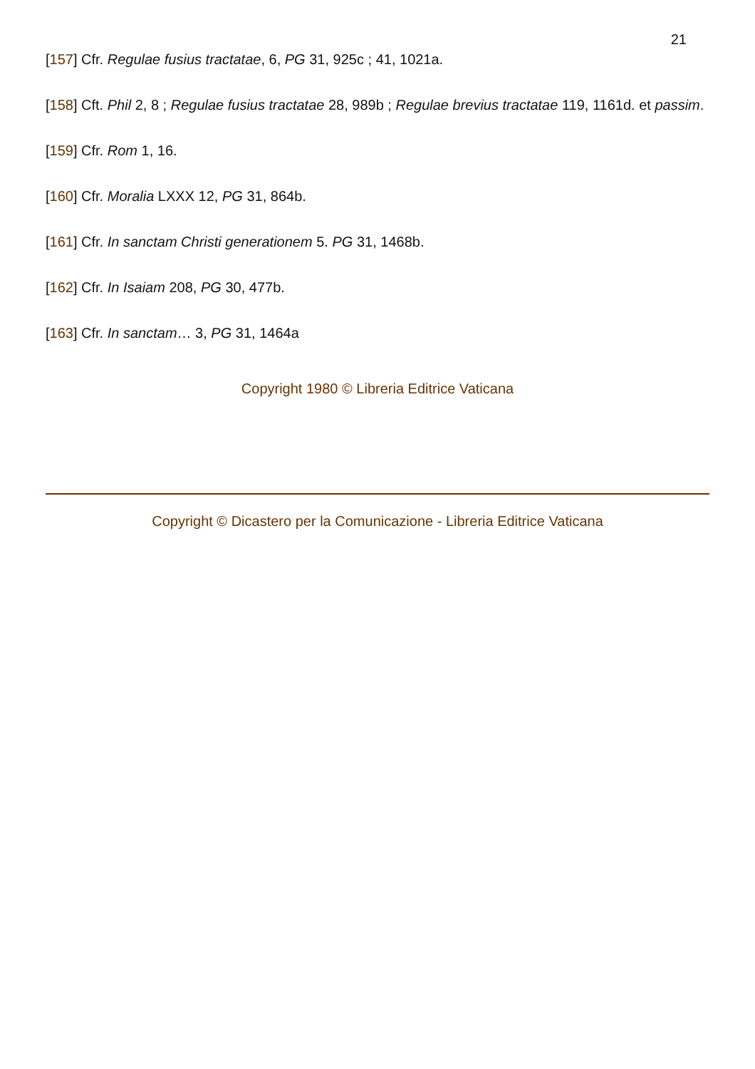21
[157] Cfr. Regulae fusius tractatae, 6, PG 31, 925c ; 41, 1021a.
[158] Cft. Phil 2, 8 ; Regulae fusius tractatae 28, 989b ; Regulae brevius tractatae 119, 1161d. et passim.
[159] Cfr. Rom 1, 16.
[160] Cfr. Moralia LXXX 12, PG 31, 864b.
[161] Cfr. In sanctam Christi generationem 5. PG 31, 1468b.
[162] Cfr. In Isaiam 208, PG 30, 477b.
[163] Cfr. In sanctam… 3, PG 31, 1464a
Copyright 1980 © Libreria Editrice Vaticana
Copyright © Dicastero per la Comunicazione - Libreria Editrice Vaticana